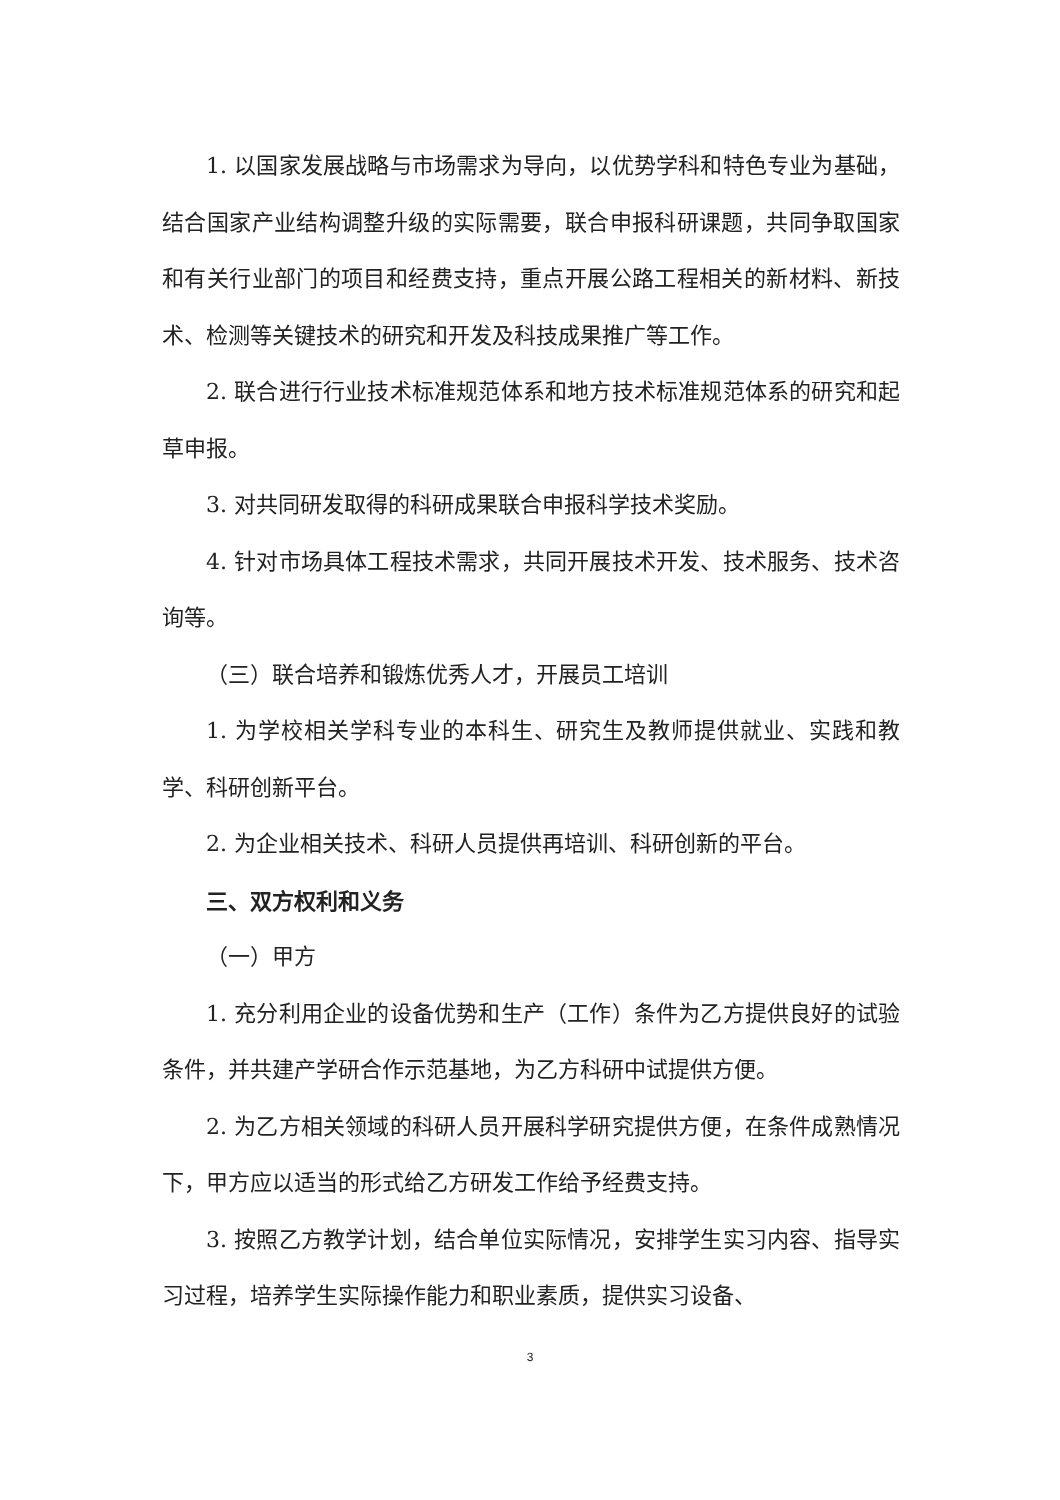1. 以国家发展战略与市场需求为导向，以优势学科和特色专业为基础，结合国家产业结构调整升级的实际需要，联合申报科研课题，共同争取国家和有关行业部门的项目和经费支持，重点开展公路工程相关的新材料、新技术、检测等关键技术的研究和开发及科技成果推广等工作。
2. 联合进行行业技术标准规范体系和地方技术标准规范体系的研究和起草申报。
3. 对共同研发取得的科研成果联合申报科学技术奖励。
4. 针对市场具体工程技术需求，共同开展技术开发、技术服务、技术咨询等。
（三）联合培养和锻炼优秀人才，开展员工培训
1. 为学校相关学科专业的本科生、研究生及教师提供就业、实践和教学、科研创新平台。
2. 为企业相关技术、科研人员提供再培训、科研创新的平台。
三、双方权利和义务
（一）甲方
1. 充分利用企业的设备优势和生产（工作）条件为乙方提供良好的试验条件，并共建产学研合作示范基地，为乙方科研中试提供方便。
2. 为乙方相关领域的科研人员开展科学研究提供方便，在条件成熟情况下，甲方应以适当的形式给乙方研发工作给予经费支持。
3. 按照乙方教学计划，结合单位实际情况，安排学生实习内容、指导实习过程，培养学生实际操作能力和职业素质，提供实习设备、
3